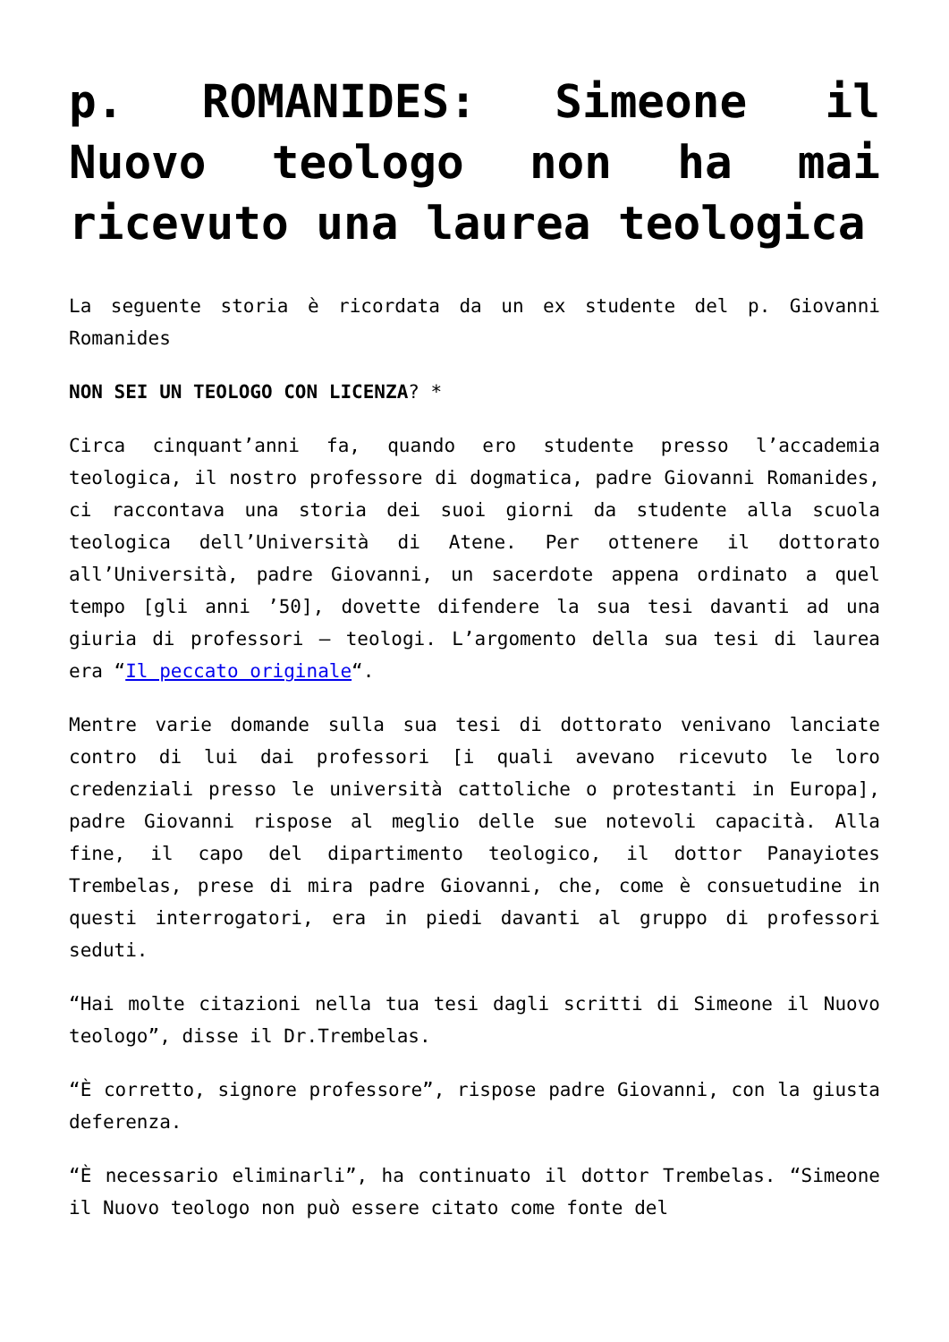p. ROMANIDES: Simeone il Nuovo teologo non ha mai ricevuto una laurea teologica
La seguente storia è ricordata da un ex studente del p. Giovanni Romanides
NON SEI UN TEOLOGO CON LICENZA? *
Circa cinquant’anni fa, quando ero studente presso l’accademia teologica, il nostro professore di dogmatica, padre Giovanni Romanides, ci raccontava una storia dei suoi giorni da studente alla scuola teologica dell’Università di Atene. Per ottenere il dottorato all’Università, padre Giovanni, un sacerdote appena ordinato a quel tempo [gli anni ’50], dovette difendere la sua tesi davanti ad una giuria di professori – teologi. L’argomento della sua tesi di laurea era “Il peccato originale“.
Mentre varie domande sulla sua tesi di dottorato venivano lanciate contro di lui dai professori [i quali avevano ricevuto le loro credenziali presso le università cattoliche o protestanti in Europa], padre Giovanni rispose al meglio delle sue notevoli capacità. Alla fine, il capo del dipartimento teologico, il dottor Panayiotes Trembelas, prese di mira padre Giovanni, che, come è consuetudine in questi interrogatori, era in piedi davanti al gruppo di professori seduti.
“Hai molte citazioni nella tua tesi dagli scritti di Simeone il Nuovo teologo”, disse il Dr.Trembelas.
“È corretto, signore professore”, rispose padre Giovanni, con la giusta deferenza.
“È necessario eliminarli”, ha continuato il dottor Trembelas. “Simeone il Nuovo teologo non può essere citato come fonte del